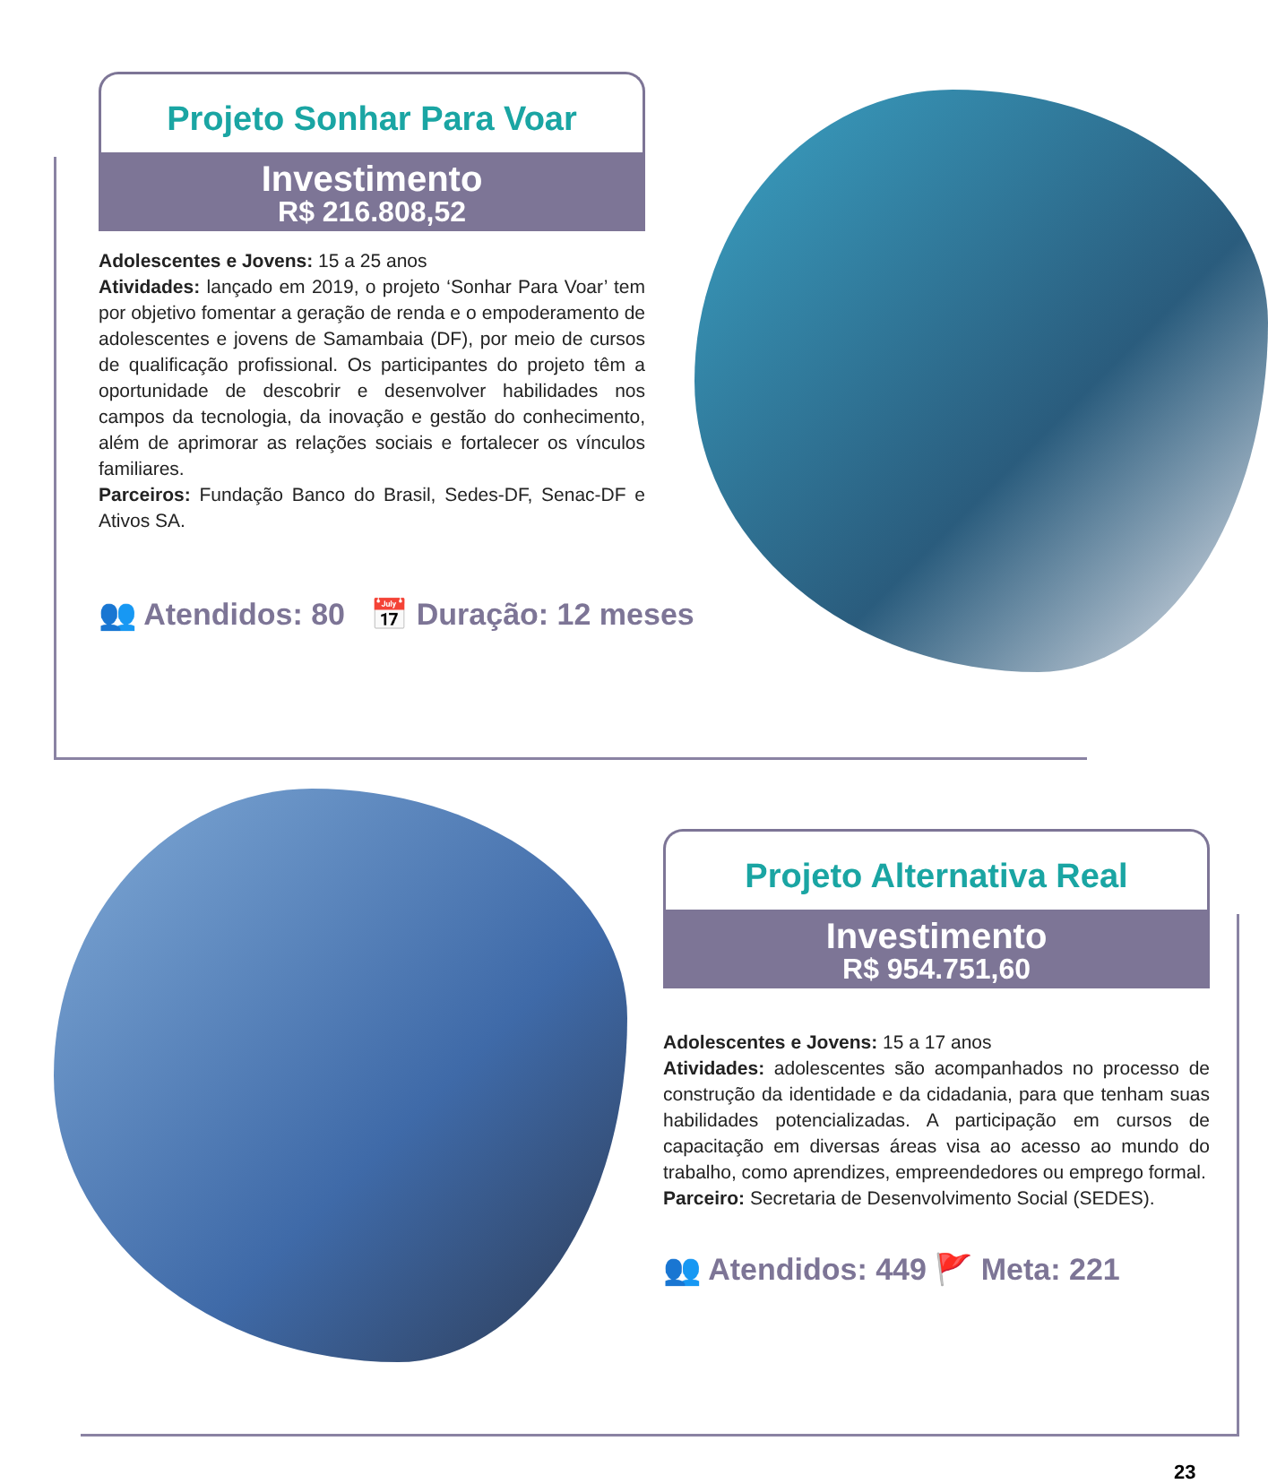Projeto Sonhar Para Voar
Investimento
R$ 216.808,52
Adolescentes e Jovens: 15 a 25 anos
Atividades: lançado em 2019, o projeto ‘Sonhar Para Voar’ tem por objetivo fomentar a geração de renda e o empoderamento de adolescentes e jovens de Samambaia (DF), por meio de cursos de qualificação profissional. Os participantes do projeto têm a oportunidade de descobrir e desenvolver habilidades nos campos da tecnologia, da inovação e gestão do conhecimento, além de aprimorar as relações sociais e fortalecer os vínculos familiares.
Parceiros: Fundação Banco do Brasil, Sedes-DF, Senac-DF e Ativos SA.
👥 Atendidos: 80 📅 Duração: 12 meses
Projeto Alternativa Real
Investimento
R$ 954.751,60
Adolescentes e Jovens: 15 a 17 anos
Atividades: adolescentes são acompanhados no processo de construção da identidade e da cidadania, para que tenham suas habilidades potencializadas. A participação em cursos de capacitação em diversas áreas visa ao acesso ao mundo do trabalho, como aprendizes, empreendedores ou emprego formal.
Parceiro: Secretaria de Desenvolvimento Social (SEDES).
👥 Atendidos: 449 🚩 Meta: 221
23